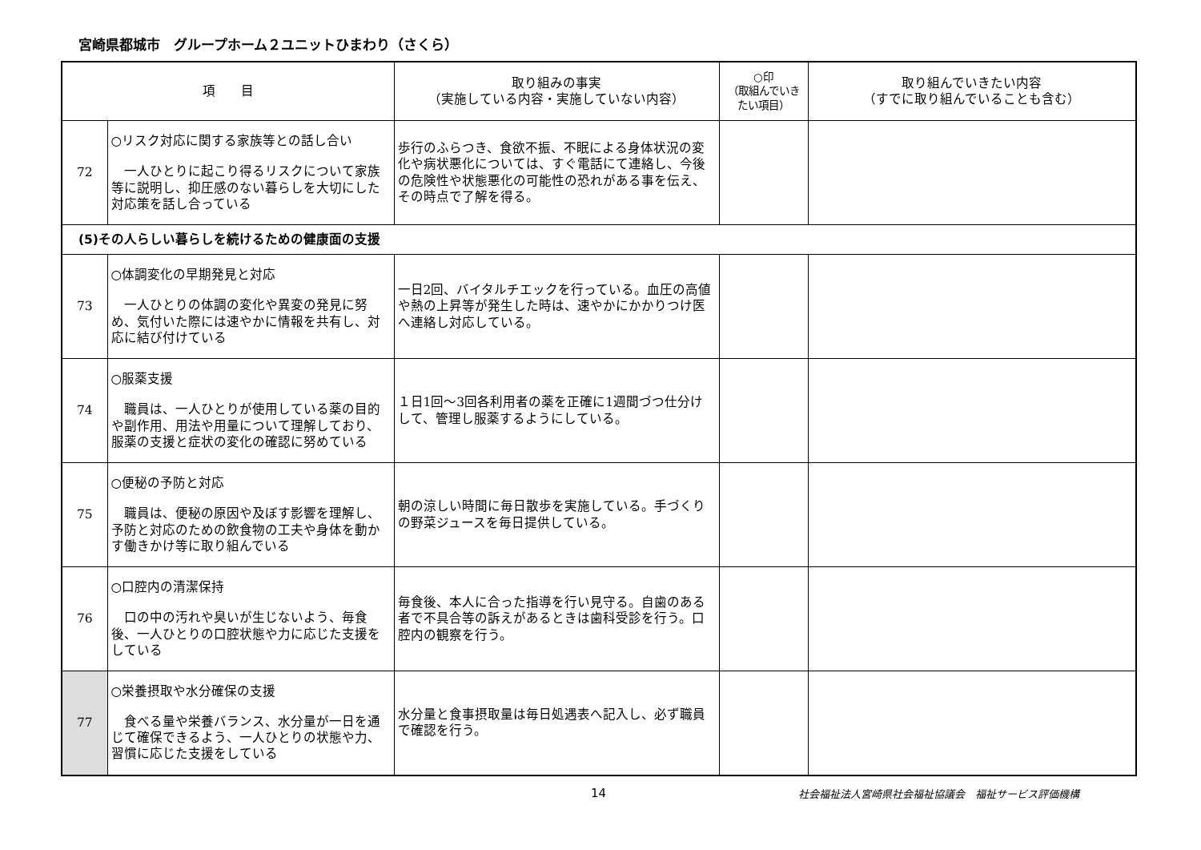宮崎県都城市　グループホーム２ユニットひまわり（さくら）
| 項 目 | | 取り組みの事実 （実施している内容・実施していない内容） | ○印 （取組んでいきたい項目） | 取り組んでいきたい内容 （すでに取り組んでいることも含む） |
| --- | --- | --- | --- | --- |
| 72 | ○リスク対応に関する家族等との話し合い 一人ひとりに起こり得るリスクについて家族等に説明し、抑圧感のない暮らしを大切にした対応策を話し合っている | 歩行のふらつき、食欲不振、不眠による身体状況の変化や病状悪化については、すぐ電話にて連絡し、今後の危険性や状態悪化の可能性の恐れがある事を伝え、その時点で了解を得る。 | | |
| (5)その人らしい暮らしを続けるための健康面の支援 | | | | |
| 73 | ○体調変化の早期発見と対応 一人ひとりの体調の変化や異変の発見に努め、気付いた際には速やかに情報を共有し、対応に結び付けている | 一日2回、バイタルチエックを行っている。血圧の高値や熱の上昇等が発生した時は、速やかにかかりつけ医へ連絡し対応している。 | | |
| 74 | ○服薬支援 職員は、一人ひとりが使用している薬の目的や副作用、用法や用量について理解しており、服薬の支援と症状の変化の確認に努めている | １日1回～3回各利用者の薬を正確に1週間づつ仕分けして、管理し服薬するようにしている。 | | |
| 75 | ○便秘の予防と対応 職員は、便秘の原因や及ぼす影響を理解し、予防と対応のための飲食物の工夫や身体を動かす働きかけ等に取り組んでいる | 朝の涼しい時間に毎日散歩を実施している。手づくりの野菜ジュースを毎日提供している。 | | |
| 76 | ○口腔内の清潔保持 口の中の汚れや臭いが生じないよう、毎食後、一人ひとりの口腔状態や力に応じた支援をしている | 毎食後、本人に合った指導を行い見守る。自歯のある者で不具合等の訴えがあるときは歯科受診を行う。口腔内の観察を行う。 | | |
| 77 | ○栄養摂取や水分確保の支援 食べる量や栄養バランス、水分量が一日を通じて確保できるよう、一人ひとりの状態や力、習慣に応じた支援をしている | 水分量と食事摂取量は毎日処遇表へ記入し、必ず職員で確認を行う。 | | |
14 社会福祉法人宮崎県社会福祉協議会　福祉サービス評価機構